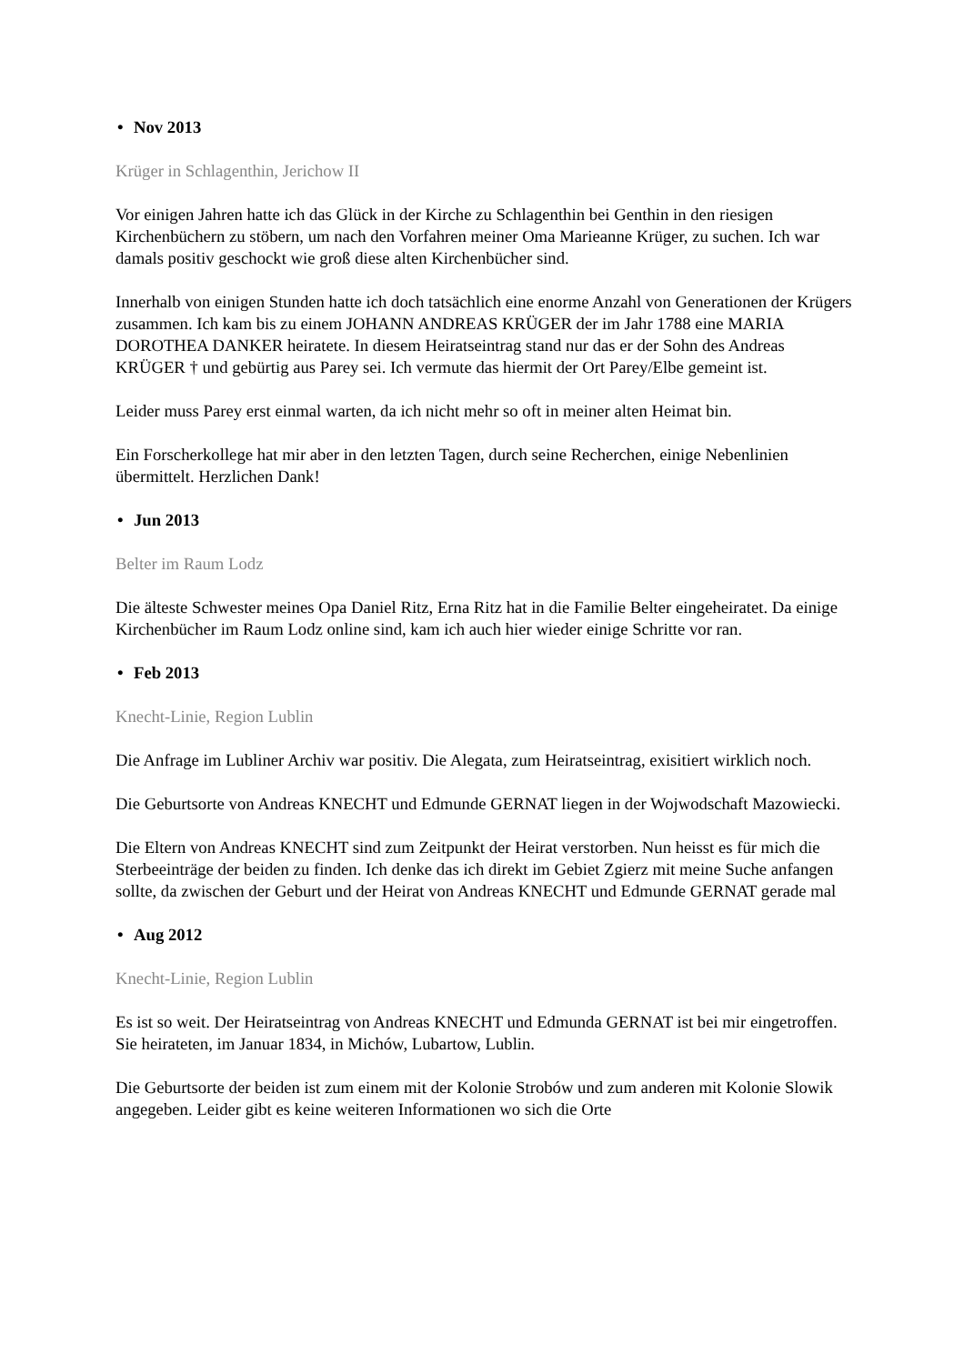• Nov 2013
Krüger in Schlagenthin, Jerichow II
Vor einigen Jahren hatte ich das Glück in der Kirche zu Schlagenthin bei Genthin in den riesigen Kirchenbüchern zu stöbern, um nach den Vorfahren meiner Oma Marieanne Krüger, zu suchen. Ich war damals positiv geschockt wie groß diese alten Kirchenbücher sind.
Innerhalb von einigen Stunden hatte ich doch tatsächlich eine enorme Anzahl von Generationen der Krügers zusammen. Ich kam bis zu einem JOHANN ANDREAS KRÜGER der im Jahr 1788 eine MARIA DOROTHEA DANKER heiratete. In diesem Heiratseintrag stand nur das er der Sohn des Andreas KRÜGER † und gebürtig aus Parey sei. Ich vermute das hiermit der Ort Parey/Elbe gemeint ist.
Leider muss Parey erst einmal warten, da ich nicht mehr so oft in meiner alten Heimat bin.
Ein Forscherkollege hat mir aber in den letzten Tagen, durch seine Recherchen, einige Nebenlinien übermittelt. Herzlichen Dank!
• Jun 2013
Belter im Raum Lodz
Die älteste Schwester meines Opa Daniel Ritz, Erna Ritz hat in die Familie Belter eingeheiratet. Da einige Kirchenbücher im Raum Lodz online sind, kam ich auch hier wieder einige Schritte vor ran.
• Feb 2013
Knecht-Linie, Region Lublin
Die Anfrage im Lubliner Archiv war positiv. Die Alegata, zum Heiratseintrag, exisitiert wirklich noch.
Die Geburtsorte von Andreas KNECHT und Edmunde GERNAT liegen in der Wojwodschaft Mazowiecki.
Die Eltern von Andreas KNECHT sind zum Zeitpunkt der Heirat verstorben. Nun heisst es für mich die Sterbeeinträge der beiden zu finden. Ich denke das ich direkt im Gebiet Zgierz mit meine Suche anfangen sollte, da zwischen der Geburt und der Heirat von Andreas KNECHT und Edmunde GERNAT gerade mal
• Aug 2012
Knecht-Linie, Region Lublin
Es ist so weit. Der Heiratseintrag von Andreas KNECHT und Edmunda GERNAT ist bei mir eingetroffen. Sie heirateten, im Januar 1834, in Michów, Lubartow, Lublin.
Die Geburtsorte der beiden ist zum einem mit der Kolonie Strobów und zum anderen mit Kolonie Slowik angegeben. Leider gibt es keine weiteren Informationen wo sich die Orte